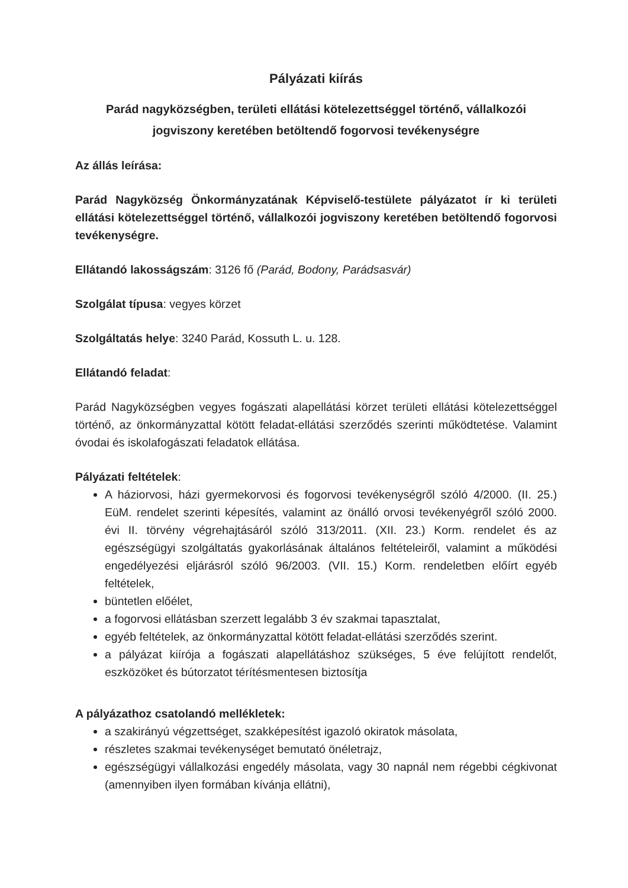Pályázati kiírás
Parád nagyközségben, területi ellátási kötelezettséggel történő, vállalkozói jogviszony keretében betöltendő fogorvosi tevékenységre
Az állás leírása:
Parád Nagyközség Önkormányzatának Képviselő-testülete pályázatot ír ki területi ellátási kötelezettséggel történő, vállalkozói jogviszony keretében betöltendő fogorvosi tevékenységre.
Ellátandó lakosságszám: 3126 fő (Parád, Bodony, Parádsasvár)
Szolgálat típusa: vegyes körzet
Szolgáltatás helye: 3240 Parád, Kossuth L. u. 128.
Ellátandó feladat:
Parád Nagyközségben vegyes fogászati alapellátási körzet területi ellátási kötelezettséggel történő, az önkormányzattal kötött feladat-ellátási szerződés szerinti működtetése. Valamint óvodai és iskolafogászati feladatok ellátása.
Pályázati feltételek:
A háziorvosi, házi gyermekorvosi és fogorvosi tevékenységről szóló 4/2000. (II. 25.) EüM. rendelet szerinti képesítés, valamint az önálló orvosi tevékenyégről szóló 2000. évi II. törvény végrehajtásáról szóló 313/2011. (XII. 23.) Korm. rendelet és az egészségügyi szolgáltatás gyakorlásának általános feltételeiről, valamint a működési engedélyezési eljárásról szóló 96/2003. (VII. 15.) Korm. rendeletben előírt egyéb feltételek,
büntetlen előélet,
a fogorvosi ellátásban szerzett legalább 3 év szakmai tapasztalat,
egyéb feltételek, az önkormányzattal kötött feladat-ellátási szerződés szerint.
a pályázat kiírója a fogászati alapellátáshoz szükséges, 5 éve felújított rendelőt, eszközöket és bútorzatot térítésmentesen biztosítja
A pályázathoz csatolandó mellékletek:
a szakirányú végzettséget, szakképesítést igazoló okiratok másolata,
részletes szakmai tevékenységet bemutató önéletrajz,
egészségügyi vállalkozási engedély másolata, vagy 30 napnál nem régebbi cégkivonat (amennyiben ilyen formában kívánja ellátni),